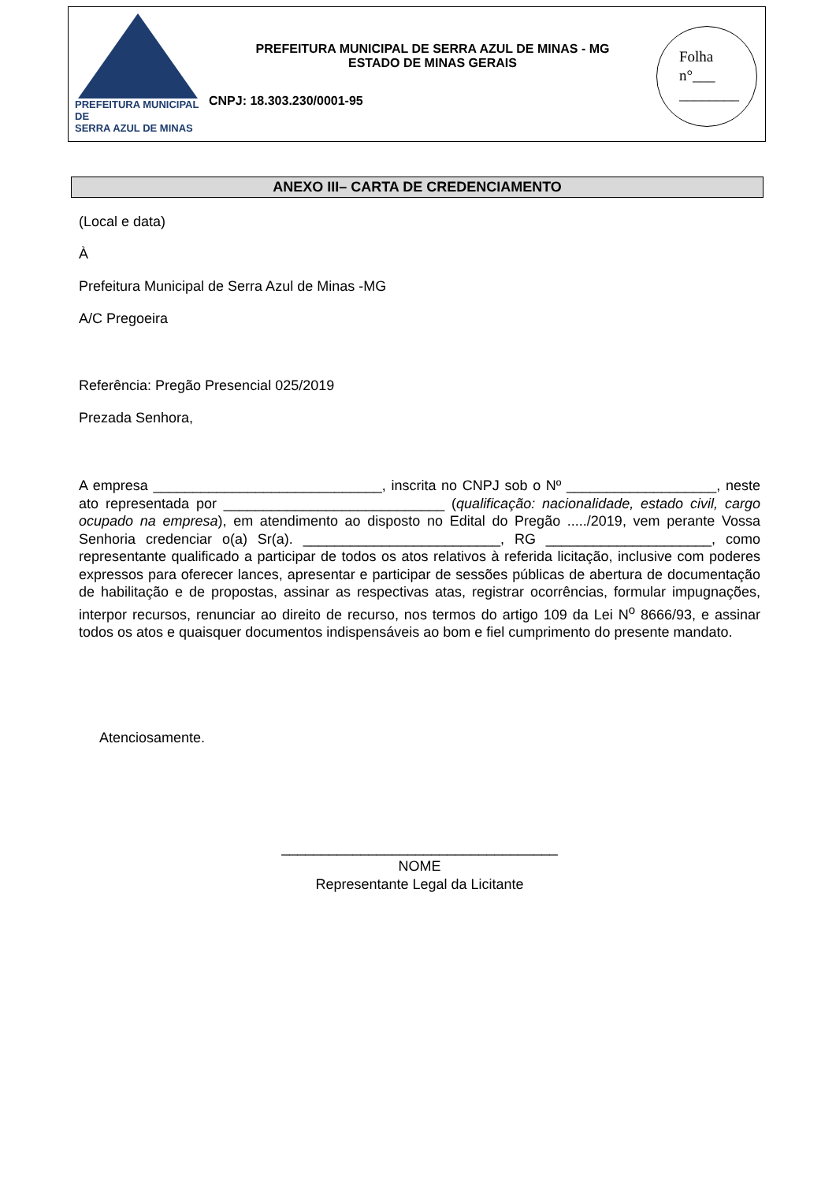PREFEITURA MUNICIPAL DE
SERRA AZUL DE MINAS
PREFEITURA MUNICIPAL DE SERRA AZUL DE MINAS - MG
ESTADO DE MINAS GERAIS
CNPJ: 18.303.230/0001-95
Folha
n°___
________
ANEXO III– CARTA DE CREDENCIAMENTO
(Local e data)
À
Prefeitura Municipal de Serra Azul de Minas -MG
A/C Pregoeira
Referência: Pregão Presencial 025/2019
Prezada Senhora,
A empresa _____________________________, inscrita no CNPJ sob o Nº ___________________, neste ato representada por ____________________________ (qualificação: nacionalidade, estado civil, cargo ocupado na empresa), em atendimento ao disposto no Edital do Pregão ...../2019, vem perante Vossa Senhoria credenciar o(a) Sr(a). _________________________, RG _____________________, como representante qualificado a participar de todos os atos relativos à referida licitação, inclusive com poderes expressos para oferecer lances, apresentar e participar de sessões públicas de abertura de documentação de habilitação e de propostas, assinar as respectivas atas, registrar ocorrências, formular impugnações, interpor recursos, renunciar ao direito de recurso, nos termos do artigo 109 da Lei N<sup>o</sup> 8666/93, e assinar todos os atos e quaisquer documentos indispensáveis ao bom e fiel cumprimento do presente mandato.
Atenciosamente.
___________________________________
NOME
Representante Legal da Licitante